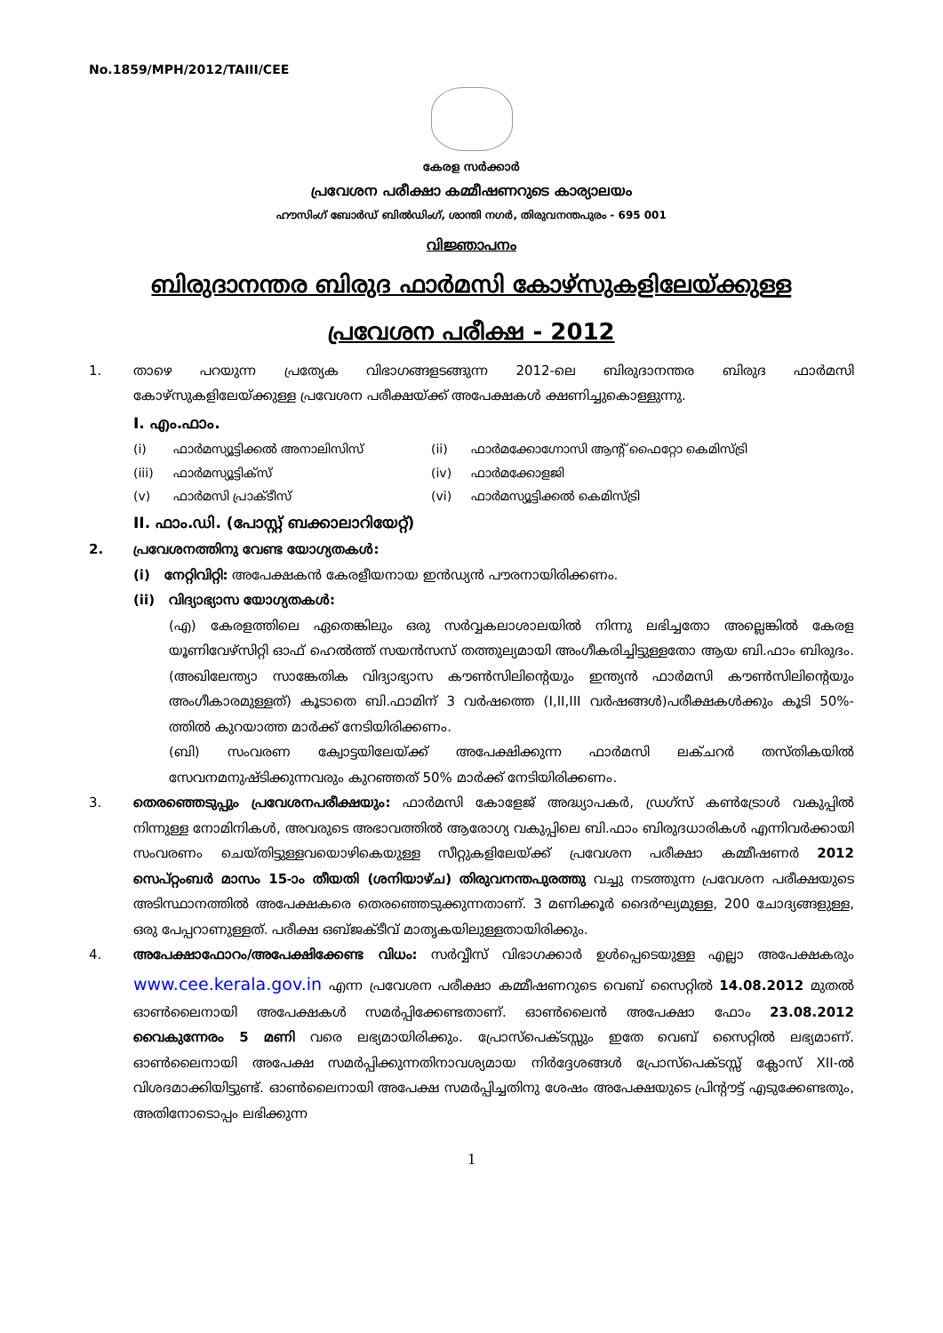No.1859/MPH/2012/TAIII/CEE
കേരള സർക്കാർ
പ്രവേശന പരീക്ഷാ കമ്മീഷണറുടെ കാര്യാലയം
ഹൗസിംഗ് ബോർഡ് ബിൽഡിംഗ്, ശാന്തി നഗർ, തിരുവനന്തപുരം - 695 001
വിജ്ഞാപനം
ബിരുദാനന്തര ബിരുദ ഫാർമസി കോഴ്സുകളിലേയ്ക്കുള്ള
പ്രവേശന പരീക്ഷ - 2012
1. താഴെ പറയുന്ന പ്രത്യേക വിഭാഗങ്ങളടങ്ങുന്ന 2012-ലെ ബിരുദാനന്തര ബിരുദ ഫാർമസി കോഴ്സുകളിലേയ്ക്കുള്ള പ്രവേശന പരീക്ഷയ്ക്ക് അപേക്ഷകൾ ക്ഷണിച്ചുകൊള്ളുന്നു.
I. എം.ഫാം.
(i)
ഫാർമസ്യൂട്ടിക്കൽ അനാലിസിസ്
(ii)
ഫാർമക്കോഗ്നോസി ആന്റ് ഫൈറ്റോ കെമിസ്ട്രി
(iii)
ഫാർമസ്യൂട്ടിക്സ്
(iv)
ഫാർമക്കോളജി
(v)
ഫാർമസി പ്രാക്ടീസ്
(vi)
ഫാർമസ്യൂട്ടിക്കൽ കെമിസ്ട്രി
II. ഫാം.ഡി. (പോസ്റ്റ് ബക്കാലാറിയേറ്റ്)
2. പ്രവേശനത്തിനു വേണ്ട യോഗ്യതകൾ:
(i) നേറ്റിവിറ്റി: അപേക്ഷകൻ കേരളീയനായ ഇൻഡ്യൻ പൗരനായിരിക്കണം.
(ii) വിദ്യാഭ്യാസ യോഗ്യതകൾ:
(എ) കേരളത്തിലെ ഏതെങ്കിലും ഒരു സർവ്വകലാശാലയിൽ നിന്നു ലഭിച്ചതോ അല്ലെങ്കിൽ കേരള യൂണിവേഴ്സിറ്റി ഓഫ് ഹെൽത്ത് സയൻസസ് തത്തുല്യമായി അംഗീകരിച്ചിട്ടുള്ളതോ ആയ ബി.ഫാം ബിരുദം. (അഖിലേന്ത്യാ സാങ്കേതിക വിദ്യാഭ്യാസ കൗൺസിലിന്റെയും ഇന്ത്യൻ ഫാർമസി കൗൺസിലിന്റെയും അംഗീകാരമുള്ളത്) കൂടാതെ ബി.ഫാമിന് 3 വർഷത്തെ (I,II,III വർഷങ്ങൾ)പരീക്ഷകൾക്കും കൂടി 50%-ത്തിൽ കുറയാത്ത മാർക്ക് നേടിയിരിക്കണം.
(ബി) സംവരണ ക്വോട്ടയിലേയ്ക്ക് അപേക്ഷിക്കുന്ന ഫാർമസി ലക്ചറർ തസ്തികയിൽ സേവനമനുഷ്ടിക്കുന്നവരും കുറഞ്ഞത് 50% മാർക്ക് നേടിയിരിക്കണം.
3. തെരഞ്ഞെടുപ്പും പ്രവേശനപരീക്ഷയും: ഫാർമസി കോളേജ് അദ്ധ്യാപകർ, ഡ്രഗ്സ് കൺട്രോൾ വകുപ്പിൽ നിന്നുള്ള നോമിനികൾ, അവരുടെ അഭാവത്തിൽ ആരോഗ്യ വകുപ്പിലെ ബി.ഫാം ബിരുദധാരികൾ എന്നിവർക്കായി സംവരണം ചെയ്തിട്ടുള്ളവയൊഴികെയുള്ള സീറ്റുകളിലേയ്ക്ക് പ്രവേശന പരീക്ഷാ കമ്മീഷണർ 2012 സെപ്റ്റംബർ മാസം 15-ാം തീയതി (ശനിയാഴ്ച) തിരുവനന്തപുരത്തു വച്ചു നടത്തുന്ന പ്രവേശന പരീക്ഷയുടെ അടിസ്ഥാനത്തിൽ അപേക്ഷകരെ തെരഞ്ഞെടുക്കുന്നതാണ്. 3 മണിക്കൂർ ദൈർഘ്യമുള്ള, 200 ചോദ്യങ്ങളുള്ള, ഒരു പേപ്പറാണുള്ളത്. പരീക്ഷ ഒബ്ജക്ടീവ് മാതൃകയിലുള്ളതായിരിക്കും.
4. അപേക്ഷാഫോറം/അപേക്ഷിക്കേണ്ട വിധം: സർവ്വീസ് വിഭാഗക്കാർ ഉൾപ്പെടെയുള്ള എല്ലാ അപേക്ഷകരും www.cee.kerala.gov.in എന്ന പ്രവേശന പരീക്ഷാ കമ്മീഷണറുടെ വെബ് സൈറ്റിൽ 14.08.2012 മുതൽ ഓൺലൈനായി അപേക്ഷകൾ സമർപ്പിക്കേണ്ടതാണ്. ഓൺലൈൻ അപേക്ഷാ ഫോം 23.08.2012 വൈകുന്നേരം 5 മണി വരെ ലഭ്യമായിരിക്കും. പ്രോസ്പെക്ടസ്സും ഇതേ വെബ് സൈറ്റിൽ ലഭ്യമാണ്. ഓൺലൈനായി അപേക്ഷ സമർപ്പിക്കുന്നതിനാവശ്യമായ നിർദ്ദേശങ്ങൾ പ്രോസ്പെക്ടസ്സ് ക്ലോസ് XII-ൽ വിശദമാക്കിയിട്ടുണ്ട്. ഓൺലൈനായി അപേക്ഷ സമർപ്പിച്ചതിനു ശേഷം അപേക്ഷയുടെ പ്രിന്റൗട്ട് എടുക്കേണ്ടതും, അതിനോടൊപ്പം ലഭിക്കുന്ന
1